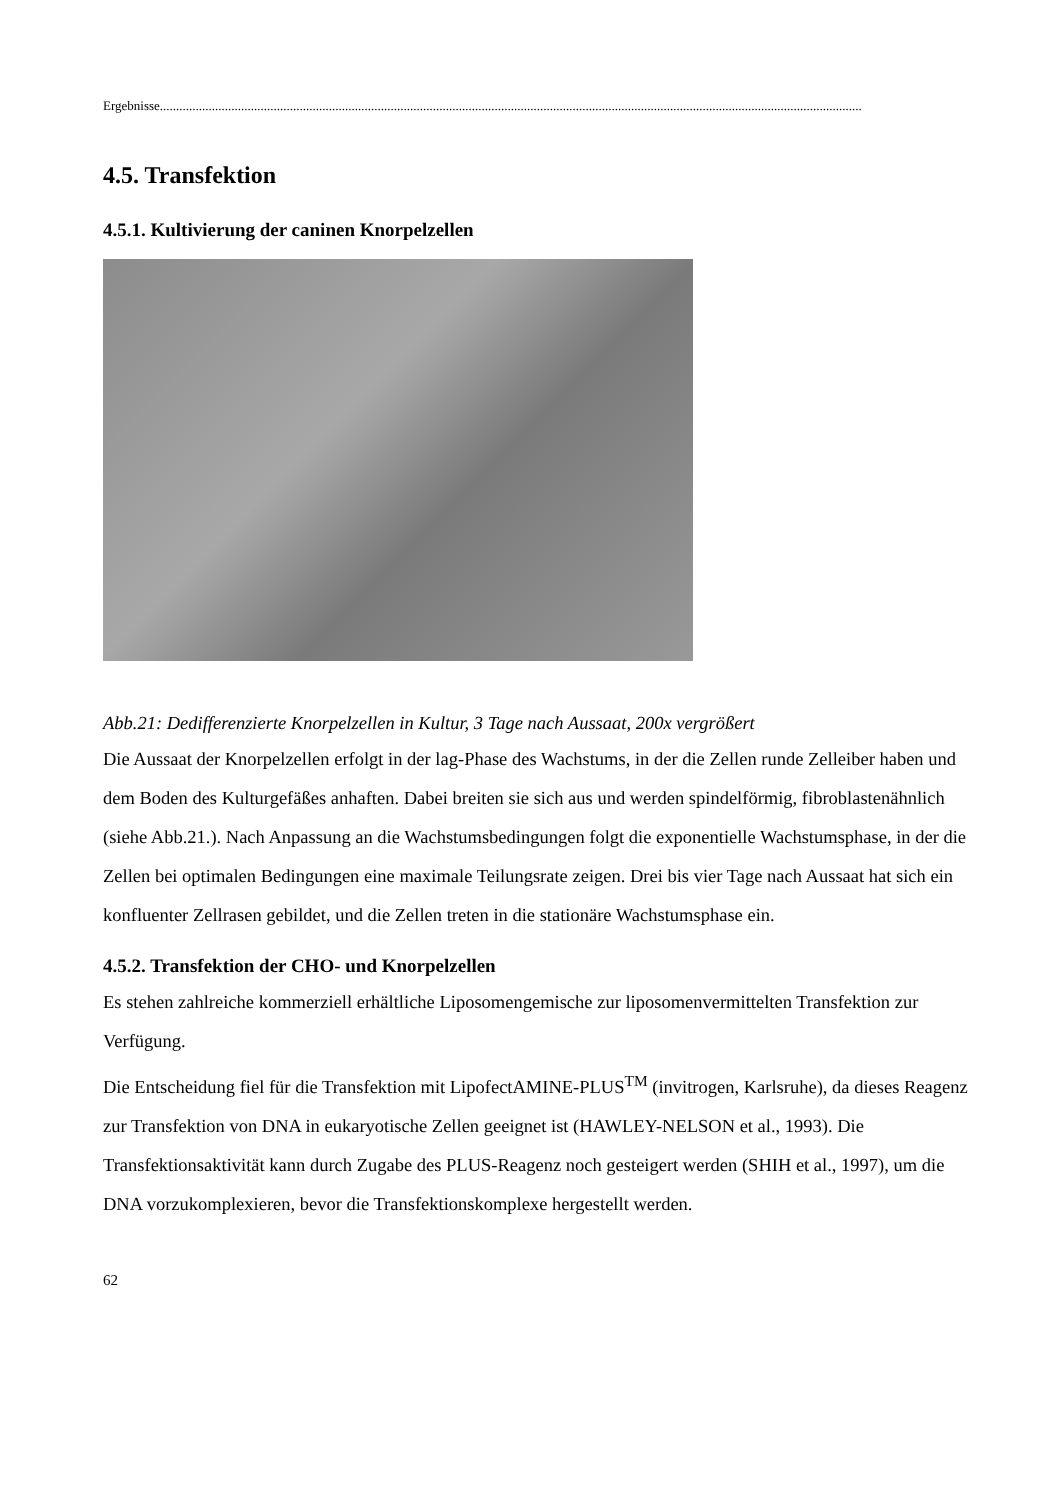Ergebnisse........................................................................................................................................................................................................................
4.5. Transfektion
4.5.1. Kultivierung der caninen Knorpelzellen
Abb.21: Dedifferenzierte Knorpelzellen in Kultur, 3 Tage nach Aussaat, 200x vergrößert
Die Aussaat der Knorpelzellen erfolgt in der lag-Phase des Wachstums, in der die Zellen runde Zelleiber haben und dem Boden des Kulturgefäßes anhaften. Dabei breiten sie sich aus und werden spindelförmig, fibroblastenähnlich (siehe Abb.21.). Nach Anpassung an die Wachstumsbedingungen folgt die exponentielle Wachstumsphase, in der die Zellen bei optimalen Bedingungen eine maximale Teilungsrate zeigen. Drei bis vier Tage nach Aussaat hat sich ein konfluenter Zellrasen gebildet, und die Zellen treten in die stationäre Wachstumsphase ein.
4.5.2. Transfektion der CHO- und Knorpelzellen
Es stehen zahlreiche kommerziell erhältliche Liposomengemische zur liposomenvermittelten Transfektion zur Verfügung.
Die Entscheidung fiel für die Transfektion mit LipofectAMINE-PLUS<sup>TM</sup> (invitrogen, Karlsruhe), da dieses Reagenz zur Transfektion von DNA in eukaryotische Zellen geeignet ist (HAWLEY-NELSON et al., 1993). Die Transfektionsaktivität kann durch Zugabe des PLUS-Reagenz noch gesteigert werden (SHIH et al., 1997), um die DNA vorzukomplexieren, bevor die Transfektionskomplexe hergestellt werden.
62